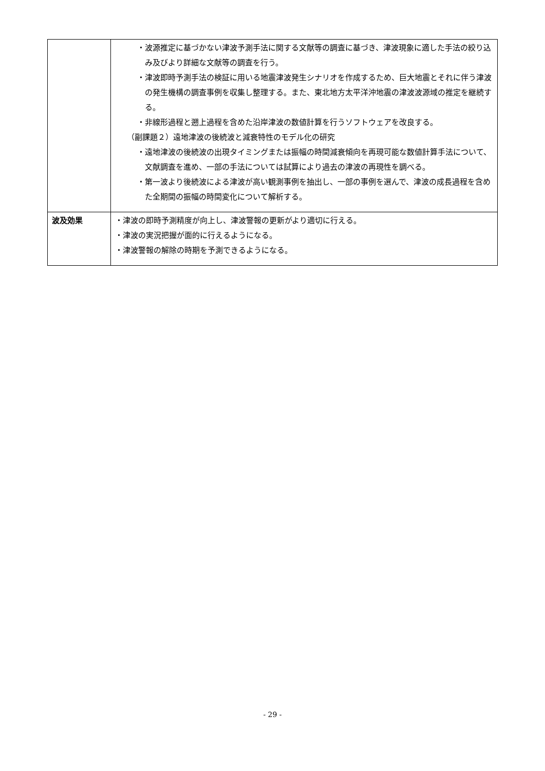| | ・波源推定に基づかない津波予測手法に関する文献等の調査に基づき、津波現象に適した手法の絞り込み及びより詳細な文献等の調査を行う。 ・津波即時予測手法の検証に用いる地震津波発生シナリオを作成するため、巨大地震とそれに伴う津波の発生機構の調査事例を収集し整理する。また、東北地方太平洋沖地震の津波波源域の推定を継続する。 ・非線形過程と遡上過程を含めた沿岸津波の数値計算を行うソフトウェアを改良する。 （副課題２）遠地津波の後続波と減衰特性のモデル化の研究 ・遠地津波の後続波の出現タイミングまたは振幅の時間減衰傾向を再現可能な数値計算手法について、文献調査を進め、一部の手法については試算により過去の津波の再現性を調べる。 ・第一波より後続波による津波が高い観測事例を抽出し、一部の事例を選んで、津波の成長過程を含めた全期間の振幅の時間変化について解析する。 |
| 波及効果 | ・津波の即時予測精度が向上し、津波警報の更新がより適切に行える。 ・津波の実況把握が面的に行えるようになる。 ・津波警報の解除の時期を予測できるようになる。 |
- 29 -